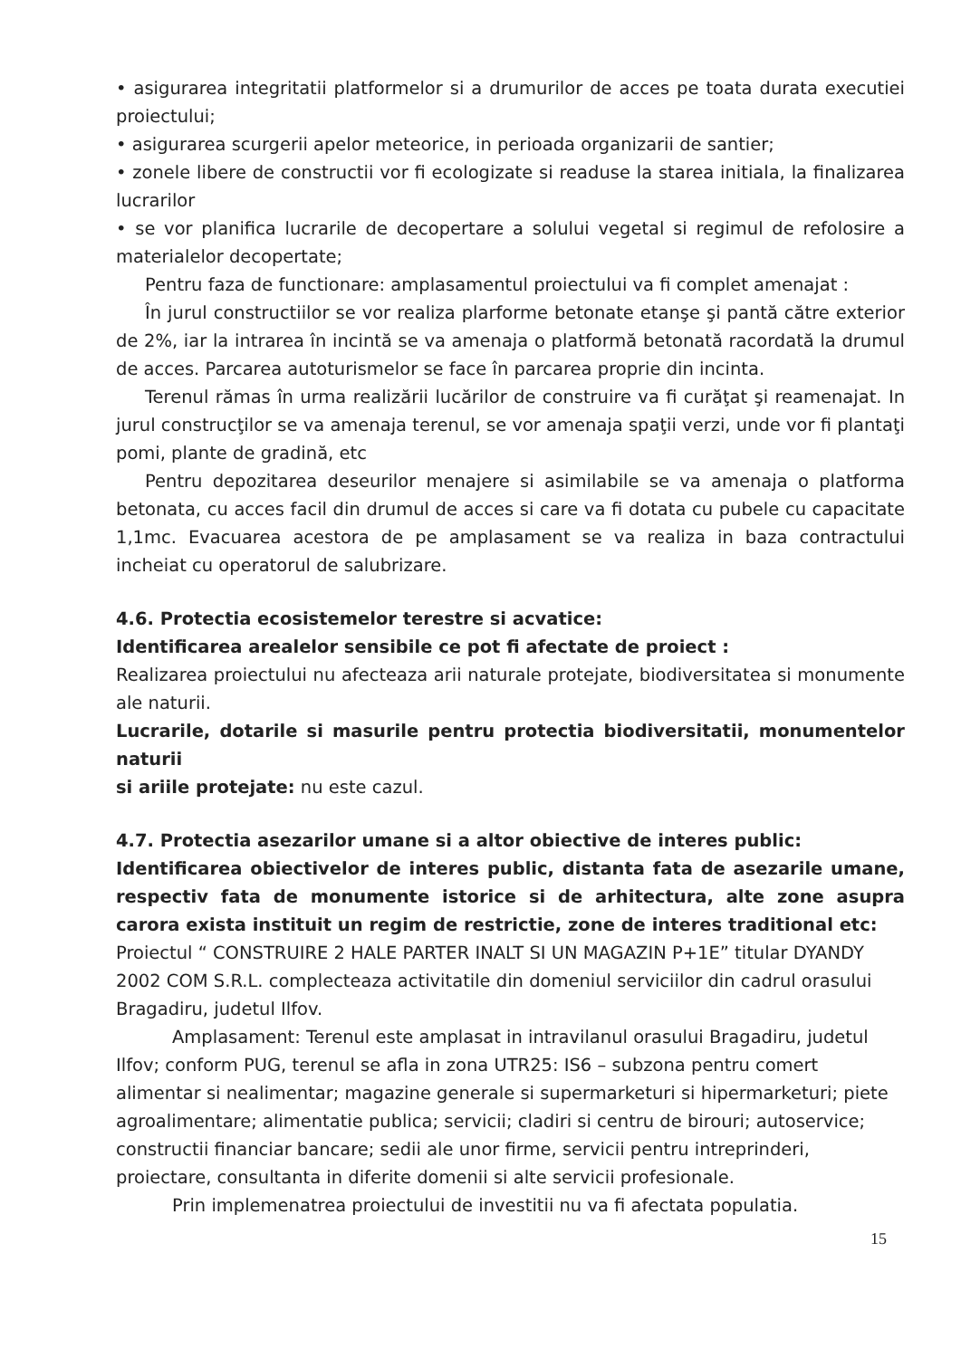• asigurarea integritatii platformelor si a drumurilor de acces pe toata durata executiei proiectului;
• asigurarea scurgerii apelor meteorice, in perioada organizarii de santier;
• zonele libere de constructii vor fi ecologizate si readuse la starea initiala, la finalizarea lucrarilor
• se vor planifica lucrarile de decopertare a solului vegetal si regimul de refolosire a materialelor decopertate;
Pentru faza de functionare: amplasamentul proiectului va fi complet amenajat :
În jurul constructiilor se vor realiza plarforme betonate etanşe şi pantă către exterior de 2%, iar la intrarea în incintă se va amenaja o platformă betonată racordată la drumul de acces. Parcarea autoturismelor se face în parcarea proprie din incinta.
Terenul rămas în urma realizării lucărilor de construire va fi curăţat şi reamenajat. In jurul construcţilor se va amenaja terenul, se vor amenaja spaţii verzi, unde vor fi plantaţi pomi, plante de gradină, etc
Pentru depozitarea deseurilor menajere si asimilabile se va amenaja o platforma betonata, cu acces facil din drumul de acces si care va fi dotata cu pubele cu capacitate 1,1mc. Evacuarea acestora de pe amplasament se va realiza in baza contractului incheiat cu operatorul de salubrizare.
4.6. Protectia ecosistemelor terestre si acvatice:
Identificarea arealelor sensibile ce pot fi afectate de proiect :
Realizarea proiectului nu afecteaza arii naturale protejate, biodiversitatea si monumente ale naturii.
Lucrarile, dotarile si masurile pentru protectia biodiversitatii, monumentelor naturii
si ariile protejate: nu este cazul.
4.7. Protectia asezarilor umane si a altor obiective de interes public:
Identificarea obiectivelor de interes public, distanta fata de asezarile umane, respectiv fata de monumente istorice si de arhitectura, alte zone asupra carora exista instituit un regim de restrictie, zone de interes traditional etc:
Proiectul “ CONSTRUIRE 2 HALE PARTER INALT SI UN MAGAZIN P+1E” titular DYANDY 2002 COM S.R.L. complecteaza activitatile din domeniul serviciilor din cadrul orasului Bragadiru, judetul Ilfov.
Amplasament: Terenul este amplasat in intravilanul orasului Bragadiru, judetul Ilfov; conform PUG, terenul se afla in zona UTR25: IS6 – subzona pentru comert alimentar si nealimentar; magazine generale si supermarketuri si hipermarketuri; piete agroalimentare; alimentatie publica; servicii; cladiri si centru de birouri; autoservice; constructii financiar bancare; sedii ale unor firme, servicii pentru intreprinderi, proiectare, consultanta in diferite domenii si alte servicii profesionale.
Prin implemenatrea proiectului de investitii nu va fi afectata populatia.
15